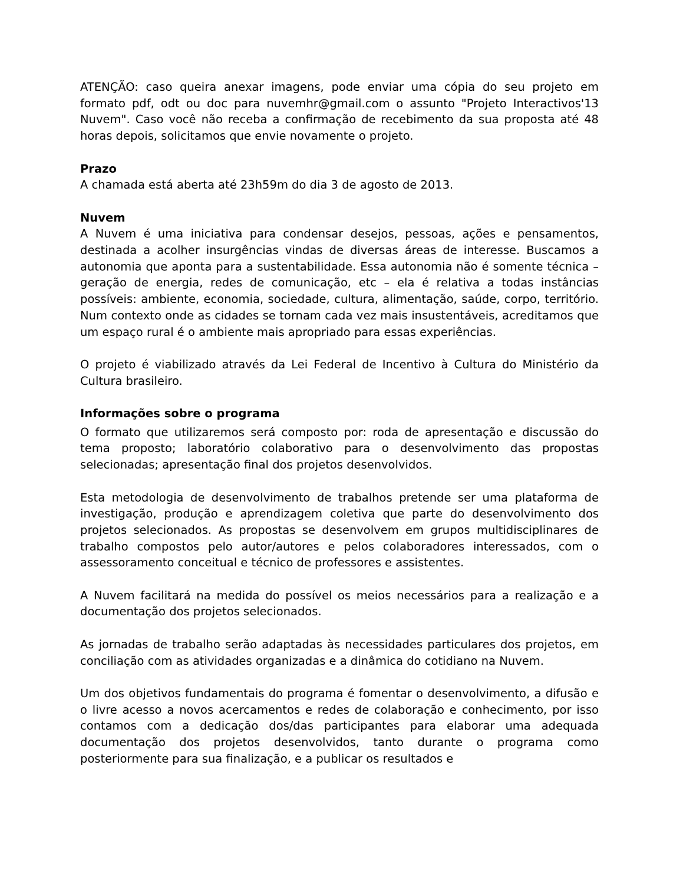ATENÇÃO: caso queira anexar imagens, pode enviar uma cópia do seu projeto em formato pdf, odt ou doc para nuvemhr@gmail.com o assunto "Projeto Interactivos'13 Nuvem". Caso você não receba a confirmação de recebimento da sua proposta até 48 horas depois, solicitamos que envie novamente o projeto.
Prazo
A chamada está aberta até 23h59m do dia 3 de agosto de 2013.
Nuvem
A Nuvem é uma iniciativa para condensar desejos, pessoas, ações e pensamentos, destinada a acolher insurgências vindas de diversas áreas de interesse. Buscamos a autonomia que aponta para a sustentabilidade. Essa autonomia não é somente técnica – geração de energia, redes de comunicação, etc – ela é relativa a todas instâncias possíveis: ambiente, economia, sociedade, cultura, alimentação, saúde, corpo, território. Num contexto onde as cidades se tornam cada vez mais insustentáveis, acreditamos que um espaço rural é o ambiente mais apropriado para essas experiências.
O projeto é viabilizado através da Lei Federal de Incentivo à Cultura do Ministério da Cultura brasileiro.
Informações sobre o programa
O formato que utilizaremos será composto por: roda de apresentação e discussão do tema proposto; laboratório colaborativo para o desenvolvimento das propostas selecionadas; apresentação final dos projetos desenvolvidos.
Esta metodologia de desenvolvimento de trabalhos pretende ser uma plataforma de investigação, produção e aprendizagem coletiva que parte do desenvolvimento dos projetos selecionados. As propostas se desenvolvem em grupos multidisciplinares de trabalho compostos pelo autor/autores e pelos colaboradores interessados, com o assessoramento conceitual e técnico de professores e assistentes.
A Nuvem facilitará na medida do possível os meios necessários para a realização e a documentação dos projetos selecionados.
As jornadas de trabalho serão adaptadas às necessidades particulares dos projetos, em conciliação com as atividades organizadas e a dinâmica do cotidiano na Nuvem.
Um dos objetivos fundamentais do programa é fomentar o desenvolvimento, a difusão e o livre acesso a novos acercamentos e redes de colaboração e conhecimento, por isso contamos com a dedicação dos/das participantes para elaborar uma adequada documentação dos projetos desenvolvidos, tanto durante o programa como posteriormente para sua finalização, e a publicar os resultados e